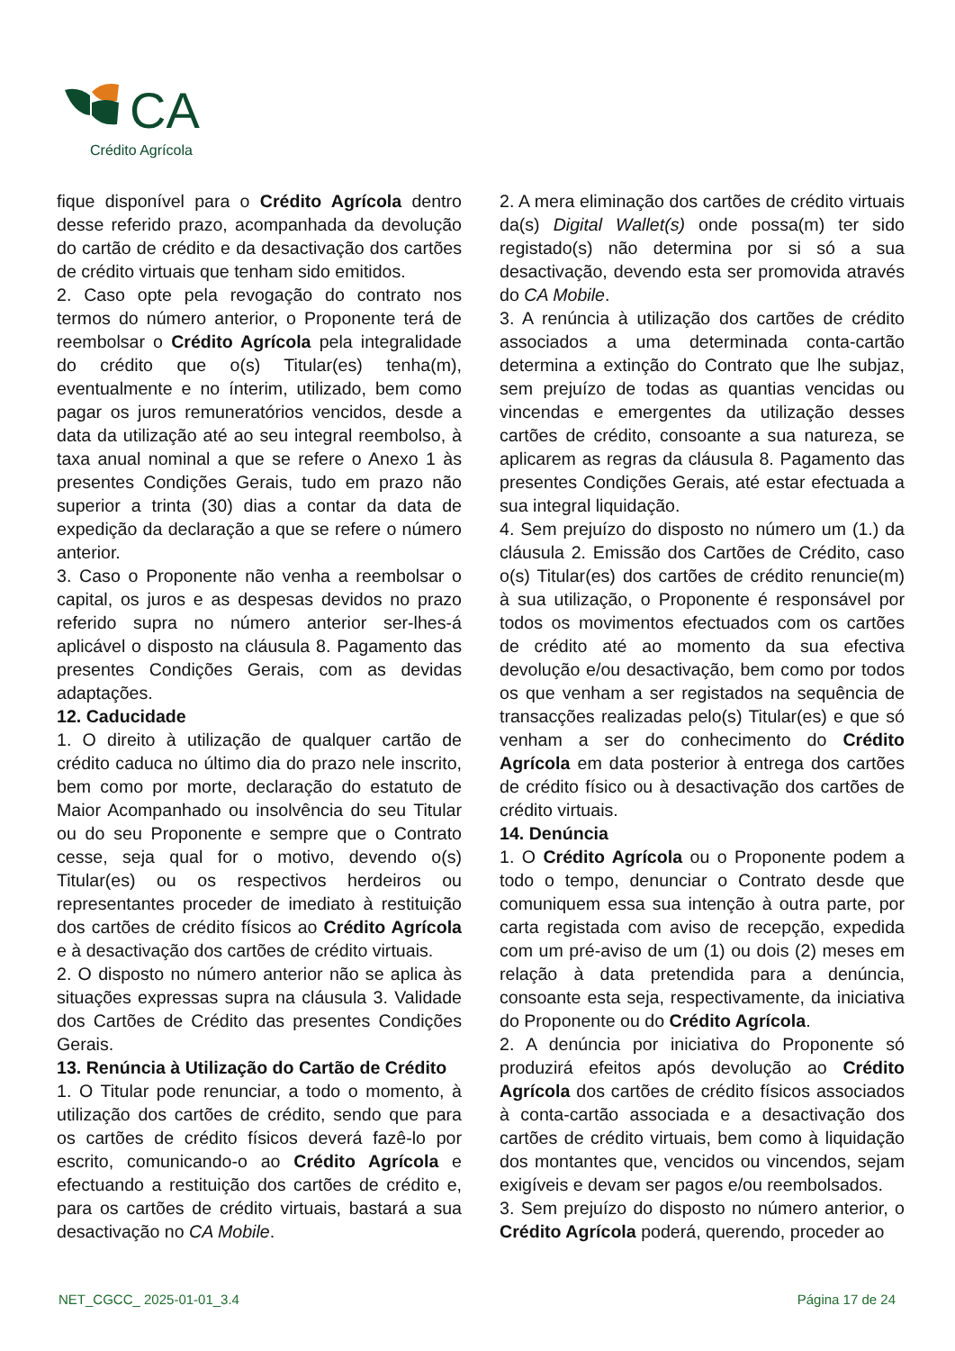CA
Crédito Agrícola
fique disponível para o Crédito Agrícola dentro desse referido prazo, acompanhada da devolução do cartão de crédito e da desactivação dos cartões de crédito virtuais que tenham sido emitidos.
2. Caso opte pela revogação do contrato nos termos do número anterior, o Proponente terá de reembolsar o Crédito Agrícola pela integralidade do crédito que o(s) Titular(es) tenha(m), eventualmente e no ínterim, utilizado, bem como pagar os juros remuneratórios vencidos, desde a data da utilização até ao seu integral reembolso, à taxa anual nominal a que se refere o Anexo 1 às presentes Condições Gerais, tudo em prazo não superior a trinta (30) dias a contar da data de expedição da declaração a que se refere o número anterior.
3. Caso o Proponente não venha a reembolsar o capital, os juros e as despesas devidos no prazo referido supra no número anterior ser-lhes-á aplicável o disposto na cláusula 8. Pagamento das presentes Condições Gerais, com as devidas adaptações.
12. Caducidade
1. O direito à utilização de qualquer cartão de crédito caduca no último dia do prazo nele inscrito, bem como por morte, declaração do estatuto de Maior Acompanhado ou insolvência do seu Titular ou do seu Proponente e sempre que o Contrato cesse, seja qual for o motivo, devendo o(s) Titular(es) ou os respectivos herdeiros ou representantes proceder de imediato à restituição dos cartões de crédito físicos ao Crédito Agrícola e à desactivação dos cartões de crédito virtuais.
2. O disposto no número anterior não se aplica às situações expressas supra na cláusula 3. Validade dos Cartões de Crédito das presentes Condições Gerais.
13. Renúncia à Utilização do Cartão de Crédito
1. O Titular pode renunciar, a todo o momento, à utilização dos cartões de crédito, sendo que para os cartões de crédito físicos deverá fazê-lo por escrito, comunicando-o ao Crédito Agrícola e efectuando a restituição dos cartões de crédito e, para os cartões de crédito virtuais, bastará a sua desactivação no CA Mobile.
2. A mera eliminação dos cartões de crédito virtuais da(s) Digital Wallet(s) onde possa(m) ter sido registado(s) não determina por si só a sua desactivação, devendo esta ser promovida através do CA Mobile.
3. A renúncia à utilização dos cartões de crédito associados a uma determinada conta-cartão determina a extinção do Contrato que lhe subjaz, sem prejuízo de todas as quantias vencidas ou vincendas e emergentes da utilização desses cartões de crédito, consoante a sua natureza, se aplicarem as regras da cláusula 8. Pagamento das presentes Condições Gerais, até estar efectuada a sua integral liquidação.
4. Sem prejuízo do disposto no número um (1.) da cláusula 2. Emissão dos Cartões de Crédito, caso o(s) Titular(es) dos cartões de crédito renuncie(m) à sua utilização, o Proponente é responsável por todos os movimentos efectuados com os cartões de crédito até ao momento da sua efectiva devolução e/ou desactivação, bem como por todos os que venham a ser registados na sequência de transacções realizadas pelo(s) Titular(es) e que só venham a ser do conhecimento do Crédito Agrícola em data posterior à entrega dos cartões de crédito físico ou à desactivação dos cartões de crédito virtuais.
14. Denúncia
1. O Crédito Agrícola ou o Proponente podem a todo o tempo, denunciar o Contrato desde que comuniquem essa sua intenção à outra parte, por carta registada com aviso de recepção, expedida com um pré-aviso de um (1) ou dois (2) meses em relação à data pretendida para a denúncia, consoante esta seja, respectivamente, da iniciativa do Proponente ou do Crédito Agrícola.
2. A denúncia por iniciativa do Proponente só produzirá efeitos após devolução ao Crédito Agrícola dos cartões de crédito físicos associados à conta-cartão associada e a desactivação dos cartões de crédito virtuais, bem como à liquidação dos montantes que, vencidos ou vincendos, sejam exigíveis e devam ser pagos e/ou reembolsados.
3. Sem prejuízo do disposto no número anterior, o Crédito Agrícola poderá, querendo, proceder ao
NET_CGCC_ 2025-01-01_3.4 Página 17 de 24